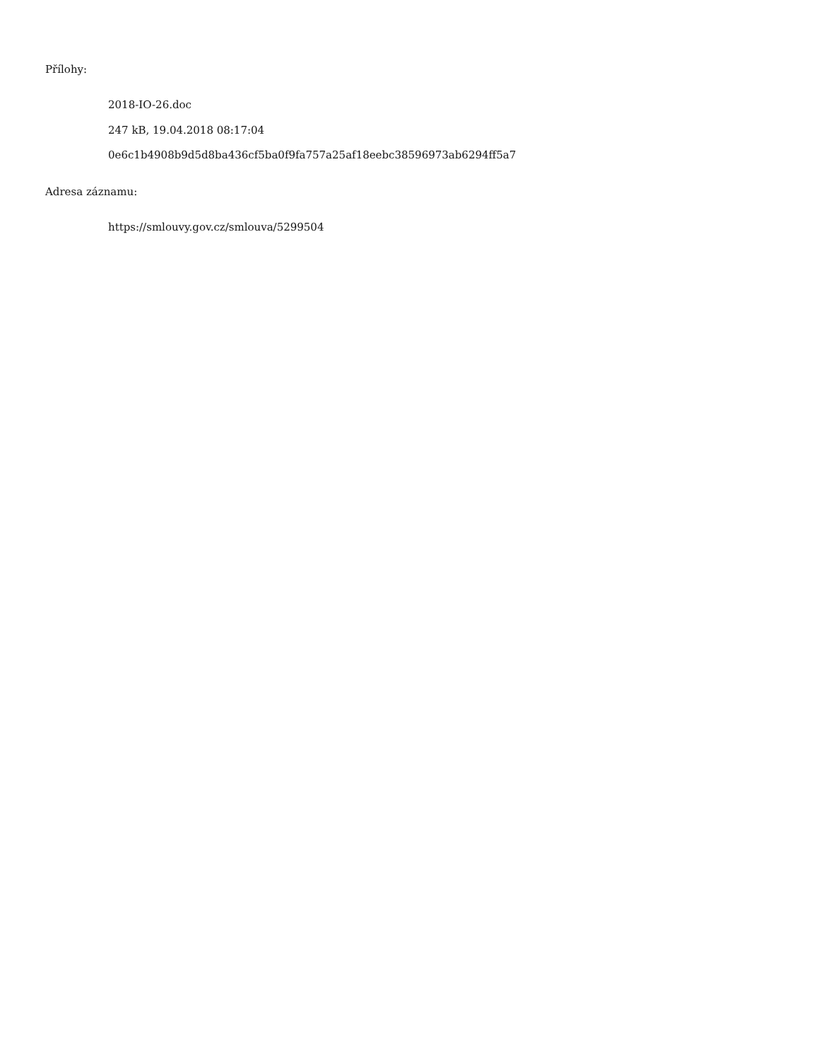Přílohy:
2018-IO-26.doc
247 kB, 19.04.2018 08:17:04
0e6c1b4908b9d5d8ba436cf5ba0f9fa757a25af18eebc38596973ab6294ff5a7
Adresa záznamu:
https://smlouvy.gov.cz/smlouva/5299504